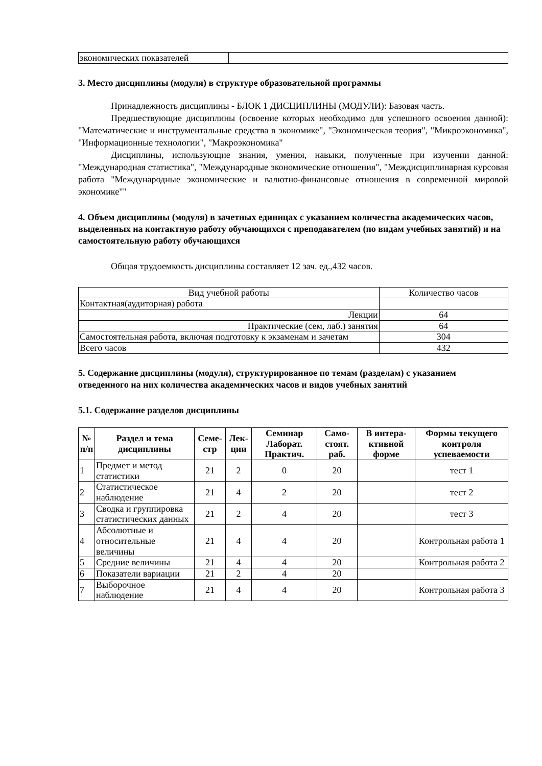| экономических показателей | |
3. Место дисциплины (модуля) в структуре образовательной программы
Принадлежность дисциплины - БЛОК 1 ДИСЦИПЛИНЫ (МОДУЛИ): Базовая часть.
Предшествующие дисциплины (освоение которых необходимо для успешного освоения данной): "Математические и инструментальные средства в экономике", "Экономическая теория", "Микроэкономика", "Информационные технологии", "Макроэкономика"
Дисциплины, использующие знания, умения, навыки, полученные при изучении данной: "Международная статистика", "Международные экономические отношения", "Междисциплинарная курсовая работа "Международные экономические и валютно-финансовые отношения в современной мировой экономике""
4. Объем дисциплины (модуля) в зачетных единицах с указанием количества академических часов, выделенных на контактную работу обучающихся с преподавателем (по видам учебных занятий) и на самостоятельную работу обучающихся
Общая трудоемкость дисциплины составляет 12 зач. ед.,432 часов.
| Вид учебной работы | Количество часов |
| Контактная(аудиторная) работа | |
| Лекции | 64 |
| Практические (сем, лаб.) занятия | 64 |
| Самостоятельная работа, включая подготовку к экзаменам и зачетам | 304 |
| Всего часов | 432 |
5. Содержание дисциплины (модуля), структурированное по темам (разделам) с указанием отведенного на них количества академических часов и видов учебных занятий
5.1. Содержание разделов дисциплины
| № п/п | Раздел и тема дисциплины | Семе-стр | Лек-ции | Семинар Лаборат. Практич. | Само-стоят. раб. | В интера-ктивной форме | Формы текущего контроля успеваемости |
| --- | --- | --- | --- | --- | --- | --- | --- |
| 1 | Предмет и метод статистики | 21 | 2 | 0 | 20 | | тест 1 |
| 2 | Статистическое наблюдение | 21 | 4 | 2 | 20 | | тест 2 |
| 3 | Сводка и группировка статистических данных | 21 | 2 | 4 | 20 | | тест 3 |
| 4 | Абсолютные и относительные величины | 21 | 4 | 4 | 20 | | Контрольная работа 1 |
| 5 | Средние величины | 21 | 4 | 4 | 20 | | Контрольная работа 2 |
| 6 | Показатели вариации | 21 | 2 | 4 | 20 | | |
| 7 | Выборочное наблюдение | 21 | 4 | 4 | 20 | | Контрольная работа 3 |